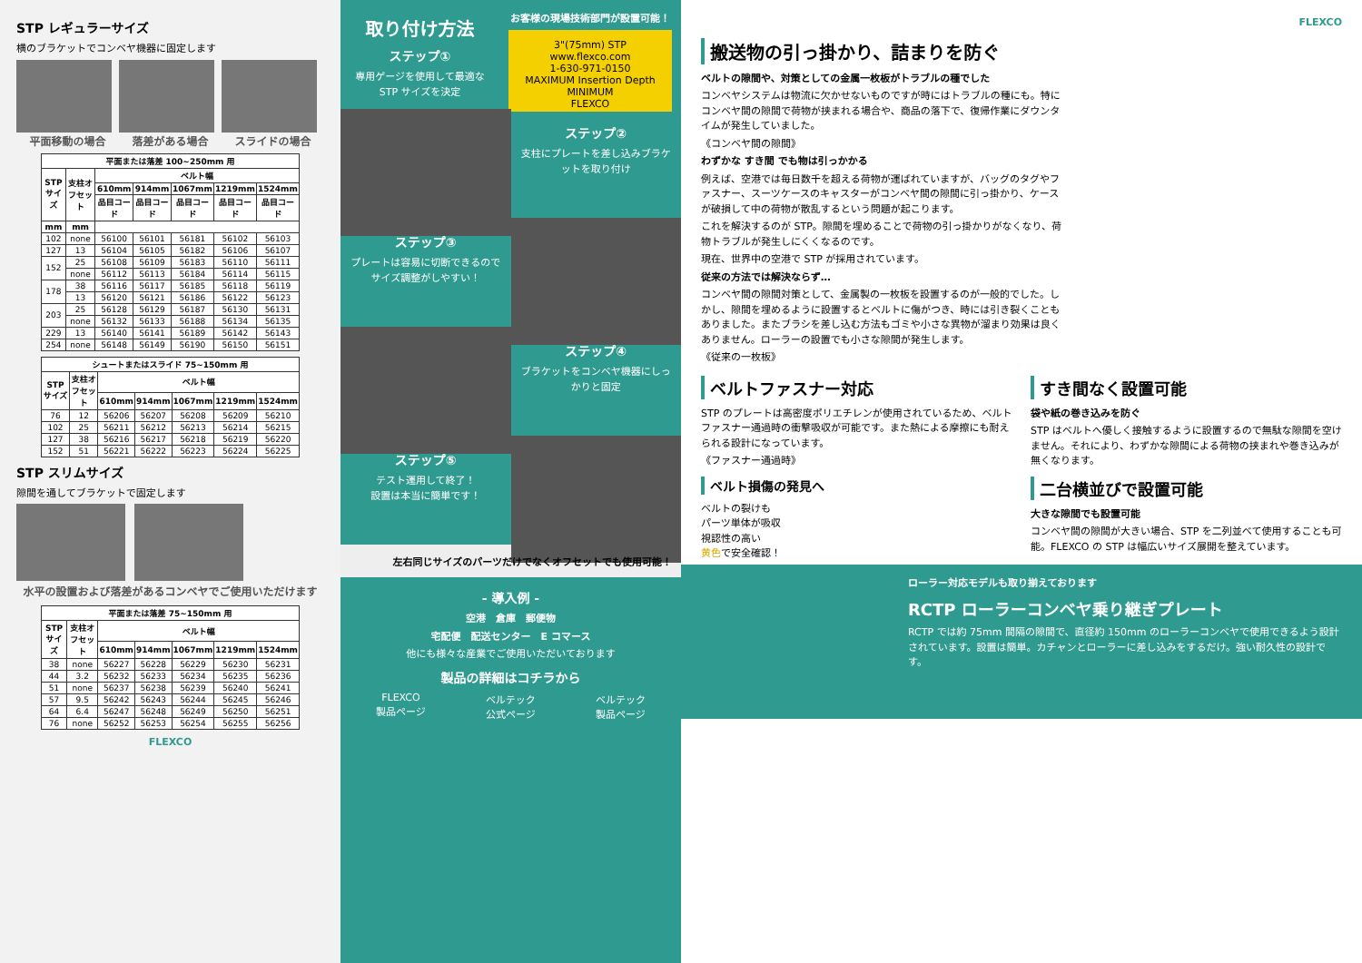STP レギュラーサイズ
横のブラケットでコンベヤ機器に固定します
平面移動の場合 落差がある場合 スライドの場合
| 平面または落差 100~250mm 用 | | | | | | |
| --- | --- | --- | --- | --- | --- | --- |
| STPサイズ | 支柱オフセット | ベルト幅 | | | | |
| | | 610mm | 914mm | 1067mm | 1219mm | 1524mm |
| | | 品目コード | 品目コード | 品目コード | 品目コード | 品目コード |
| mm | mm | | | | | |
| 102 | none | 56100 | 56101 | 56181 | 56102 | 56103 |
| 127 | 13 | 56104 | 56105 | 56182 | 56106 | 56107 |
| 152 | 25 | 56108 | 56109 | 56183 | 56110 | 56111 |
| | none | 56112 | 56113 | 56184 | 56114 | 56115 |
| 178 | 38 | 56116 | 56117 | 56185 | 56118 | 56119 |
| | 13 | 56120 | 56121 | 56186 | 56122 | 56123 |
| 203 | 25 | 56128 | 56129 | 56187 | 56130 | 56131 |
| | none | 56132 | 56133 | 56188 | 56134 | 56135 |
| 229 | 13 | 56140 | 56141 | 56189 | 56142 | 56143 |
| 254 | none | 56148 | 56149 | 56190 | 56150 | 56151 |
| シュートまたはスライド 75~150mm 用 | | | | | | |
| --- | --- | --- | --- | --- | --- | --- |
| STPサイズ | 支柱オフセット | ベルト幅 | | | | |
| | | 610mm | 914mm | 1067mm | 1219mm | 1524mm |
| 76 | 12 | 56206 | 56207 | 56208 | 56209 | 56210 |
| 102 | 25 | 56211 | 56212 | 56213 | 56214 | 56215 |
| 127 | 38 | 56216 | 56217 | 56218 | 56219 | 56220 |
| 152 | 51 | 56221 | 56222 | 56223 | 56224 | 56225 |
STP スリムサイズ
隙間を通してブラケットで固定します
水平の設置および落差があるコンベヤでご使用いただけます
| 平面または落差 75~150mm 用 | | | | | | |
| --- | --- | --- | --- | --- | --- | --- |
| STPサイズ | 支柱オフセット | ベルト幅 | | | | |
| | | 610mm | 914mm | 1067mm | 1219mm | 1524mm |
| 38 | none | 56227 | 56228 | 56229 | 56230 | 56231 |
| 44 | 3.2 | 56232 | 56233 | 56234 | 56235 | 56236 |
| 51 | none | 56237 | 56238 | 56239 | 56240 | 56241 |
| 57 | 9.5 | 56242 | 56243 | 56244 | 56245 | 56246 |
| 64 | 6.4 | 56247 | 56248 | 56249 | 56250 | 56251 |
| 76 | none | 56252 | 56253 | 56254 | 56255 | 56256 |
FLEXCO
取り付け方法
ステップ①
専用ゲージを使用して最適な STP サイズを決定
お客様の現場技術部門が設置可能！
3"(75mm) STP
www.flexco.com
1-630-971-0150
MAXIMUM Insertion Depth MINIMUM
FLEXCO
ステップ②
支柱にプレートを差し込みブラケットを取り付け
ステップ③
プレートは容易に切断できるのでサイズ調整がしやすい！
ステップ④
ブラケットをコンベヤ機器にしっかりと固定
ステップ⑤
テスト運用して終了！
設置は本当に簡単です！
左右同じサイズのパーツだけでなくオフセットでも使用可能！
- 導入例 -
空港　倉庫　郵便物
宅配便　配送センター　E コマース
他にも様々な産業でご使用いただいております
製品の詳細はコチラから
FLEXCO
製品ページ ベルテック
公式ページ ベルテック
製品ページ
FLEXCO
搬送物の引っ掛かり、詰まりを防ぐ
ベルトの隙間や、対策としての金属一枚板がトラブルの種でした
コンベヤシステムは物流に欠かせないものですが時にはトラブルの種にも。特にコンベヤ間の隙間で荷物が挟まれる場合や、商品の落下で、復帰作業にダウンタイムが発生していました。
《コンベヤ間の隙間》
わずかな すき間 でも物は引っかかる
例えば、空港では毎日数千を超える荷物が運ばれていますが、バッグのタグやファスナー、スーツケースのキャスターがコンベヤ間の隙間に引っ掛かり、ケースが破損して中の荷物が散乱するという問題が起こります。
これを解決するのが STP。隙間を埋めることで荷物の引っ掛かりがなくなり、荷物トラブルが発生しにくくなるのです。
現在、世界中の空港で STP が採用されています。
従来の方法では解決ならず…
コンベヤ間の隙間対策として、金属製の一枚板を設置するのが一般的でした。しかし、隙間を埋めるように設置するとベルトに傷がつき、時には引き裂くこともありました。またブラシを差し込む方法もゴミや小さな異物が溜まり効果は良くありません。ローラーの設置でも小さな隙間が発生します。
《従来の一枚板》
ベルトファスナー対応
STP のプレートは高密度ポリエチレンが使用されているため、ベルトファスナー通過時の衝撃吸収が可能です。また熱による摩擦にも耐えられる設計になっています。
《ファスナー通過時》
ベルト損傷の発見へ
ベルトの裂けも
パーツ単体が吸収
視認性の高い
黄色で安全確認！
すき間なく設置可能
袋や紙の巻き込みを防ぐ
STP はベルトへ優しく接触するように設置するので無駄な隙間を空けません。それにより、わずかな隙間による荷物の挟まれや巻き込みが無くなります。
二台横並びで設置可能
大きな隙間でも設置可能
コンベヤ間の隙間が大きい場合、STP を二列並べて使用することも可能。FLEXCO の STP は幅広いサイズ展開を整えています。
ローラー対応モデルも取り揃えております
RCTP ローラーコンベヤ乗り継ぎプレート
RCTP では約 75mm 間隔の隙間で、直径約 150mm のローラーコンベヤで使用できるよう設計されています。設置は簡単。カチャンとローラーに差し込みをするだけ。強い耐久性の設計です。